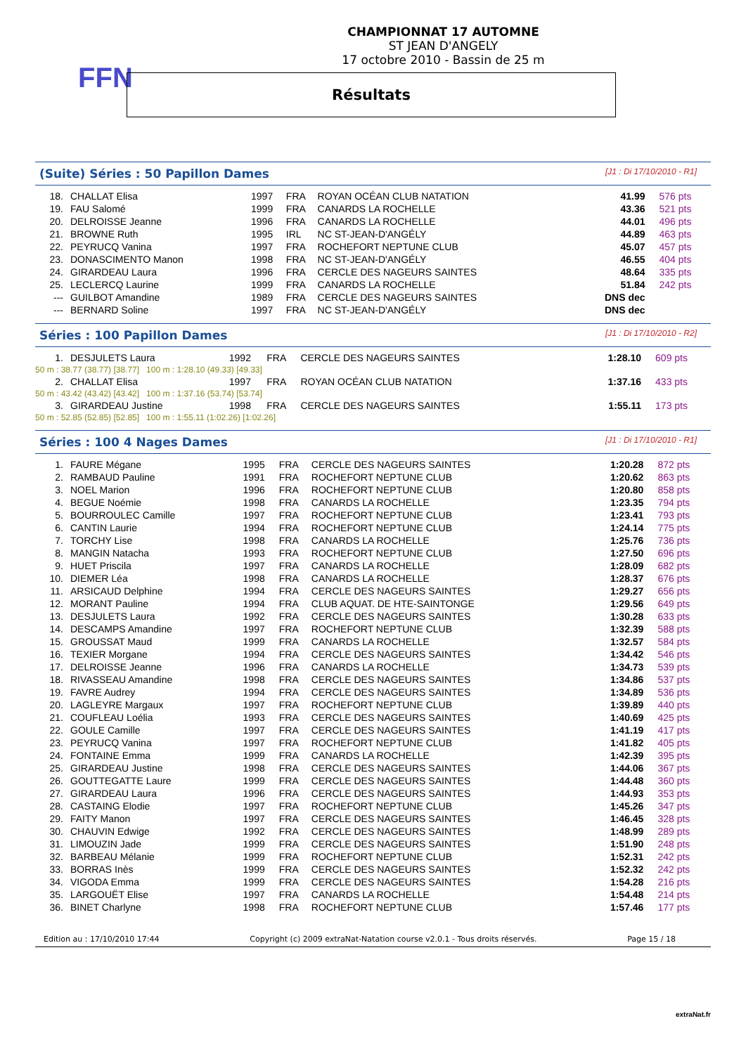FFN
CHAMPIONNAT 17 AUTOMNE
ST JEAN D'ANGELY
17 octobre 2010 - Bassin de 25 m
Résultats
(Suite) Séries : 50 Papillon Dames [J1 : Di 17/10/2010 - R1]
| 18. | CHALLAT Elisa | 1997 | FRA | ROYAN OCÉAN CLUB NATATION | 41.99 | 576 pts |
| 19. | FAU Salomé | 1999 | FRA | CANARDS LA ROCHELLE | 43.36 | 521 pts |
| 20. | DELROISSE Jeanne | 1996 | FRA | CANARDS LA ROCHELLE | 44.01 | 496 pts |
| 21. | BROWNE Ruth | 1995 | IRL | NC ST-JEAN-D'ANGÉLY | 44.89 | 463 pts |
| 22. | PEYRUCQ Vanina | 1997 | FRA | ROCHEFORT NEPTUNE CLUB | 45.07 | 457 pts |
| 23. | DONASCIMENTO Manon | 1998 | FRA | NC ST-JEAN-D'ANGÉLY | 46.55 | 404 pts |
| 24. | GIRARDEAU Laura | 1996 | FRA | CERCLE DES NAGEURS SAINTES | 48.64 | 335 pts |
| 25. | LECLERCQ Laurine | 1999 | FRA | CANARDS LA ROCHELLE | 51.84 | 242 pts |
| --- | GUILBOT Amandine | 1989 | FRA | CERCLE DES NAGEURS SAINTES | DNS dec | |
| --- | BERNARD Soline | 1997 | FRA | NC ST-JEAN-D'ANGÉLY | DNS dec | |
Séries : 100 Papillon Dames [J1 : Di 17/10/2010 - R2]
| 1. | DESJULETS Laura | 1992 | FRA | CERCLE DES NAGEURS SAINTES | 1:28.10 | 609 pts |
| 50 m : 38.77 (38.77) [38.77] 100 m : 1:28.10 (49.33) [49.33] | | | | | | |
| 2. | CHALLAT Elisa | 1997 | FRA | ROYAN OCÉAN CLUB NATATION | 1:37.16 | 433 pts |
| 50 m : 43.42 (43.42) [43.42] 100 m : 1:37.16 (53.74) [53.74] | | | | | | |
| 3. | GIRARDEAU Justine | 1998 | FRA | CERCLE DES NAGEURS SAINTES | 1:55.11 | 173 pts |
| 50 m : 52.85 (52.85) [52.85] 100 m : 1:55.11 (1:02.26) [1:02.26] | | | | | | |
Séries : 100 4 Nages Dames [J1 : Di 17/10/2010 - R1]
| 1. | FAURE Mégane | 1995 | FRA | CERCLE DES NAGEURS SAINTES | 1:20.28 | 872 pts |
| 2. | RAMBAUD Pauline | 1991 | FRA | ROCHEFORT NEPTUNE CLUB | 1:20.62 | 863 pts |
| 3. | NOEL Marion | 1996 | FRA | ROCHEFORT NEPTUNE CLUB | 1:20.80 | 858 pts |
| 4. | BEGUE Noémie | 1998 | FRA | CANARDS LA ROCHELLE | 1:23.35 | 794 pts |
| 5. | BOURROULEC Camille | 1997 | FRA | ROCHEFORT NEPTUNE CLUB | 1:23.41 | 793 pts |
| 6. | CANTIN Laurie | 1994 | FRA | ROCHEFORT NEPTUNE CLUB | 1:24.14 | 775 pts |
| 7. | TORCHY Lise | 1998 | FRA | CANARDS LA ROCHELLE | 1:25.76 | 736 pts |
| 8. | MANGIN Natacha | 1993 | FRA | ROCHEFORT NEPTUNE CLUB | 1:27.50 | 696 pts |
| 9. | HUET Priscila | 1997 | FRA | CANARDS LA ROCHELLE | 1:28.09 | 682 pts |
| 10. | DIEMER Léa | 1998 | FRA | CANARDS LA ROCHELLE | 1:28.37 | 676 pts |
| 11. | ARSICAUD Delphine | 1994 | FRA | CERCLE DES NAGEURS SAINTES | 1:29.27 | 656 pts |
| 12. | MORANT Pauline | 1994 | FRA | CLUB AQUAT. DE HTE-SAINTONGE | 1:29.56 | 649 pts |
| 13. | DESJULETS Laura | 1992 | FRA | CERCLE DES NAGEURS SAINTES | 1:30.28 | 633 pts |
| 14. | DESCAMPS Amandine | 1997 | FRA | ROCHEFORT NEPTUNE CLUB | 1:32.39 | 588 pts |
| 15. | GROUSSAT Maud | 1999 | FRA | CANARDS LA ROCHELLE | 1:32.57 | 584 pts |
| 16. | TEXIER Morgane | 1994 | FRA | CERCLE DES NAGEURS SAINTES | 1:34.42 | 546 pts |
| 17. | DELROISSE Jeanne | 1996 | FRA | CANARDS LA ROCHELLE | 1:34.73 | 539 pts |
| 18. | RIVASSEAU Amandine | 1998 | FRA | CERCLE DES NAGEURS SAINTES | 1:34.86 | 537 pts |
| 19. | FAVRE Audrey | 1994 | FRA | CERCLE DES NAGEURS SAINTES | 1:34.89 | 536 pts |
| 20. | LAGLEYRE Margaux | 1997 | FRA | ROCHEFORT NEPTUNE CLUB | 1:39.89 | 440 pts |
| 21. | COUFLEAU Loélia | 1993 | FRA | CERCLE DES NAGEURS SAINTES | 1:40.69 | 425 pts |
| 22. | GOULE Camille | 1997 | FRA | CERCLE DES NAGEURS SAINTES | 1:41.19 | 417 pts |
| 23. | PEYRUCQ Vanina | 1997 | FRA | ROCHEFORT NEPTUNE CLUB | 1:41.82 | 405 pts |
| 24. | FONTAINE Emma | 1999 | FRA | CANARDS LA ROCHELLE | 1:42.39 | 395 pts |
| 25. | GIRARDEAU Justine | 1998 | FRA | CERCLE DES NAGEURS SAINTES | 1:44.06 | 367 pts |
| 26. | GOUTTEGATTE Laure | 1999 | FRA | CERCLE DES NAGEURS SAINTES | 1:44.48 | 360 pts |
| 27. | GIRARDEAU Laura | 1996 | FRA | CERCLE DES NAGEURS SAINTES | 1:44.93 | 353 pts |
| 28. | CASTAING Elodie | 1997 | FRA | ROCHEFORT NEPTUNE CLUB | 1:45.26 | 347 pts |
| 29. | FAITY Manon | 1997 | FRA | CERCLE DES NAGEURS SAINTES | 1:46.45 | 328 pts |
| 30. | CHAUVIN Edwige | 1992 | FRA | CERCLE DES NAGEURS SAINTES | 1:48.99 | 289 pts |
| 31. | LIMOUZIN Jade | 1999 | FRA | CERCLE DES NAGEURS SAINTES | 1:51.90 | 248 pts |
| 32. | BARBEAU Mélanie | 1999 | FRA | ROCHEFORT NEPTUNE CLUB | 1:52.31 | 242 pts |
| 33. | BORRAS Inès | 1999 | FRA | CERCLE DES NAGEURS SAINTES | 1:52.32 | 242 pts |
| 34. | VIGODA Emma | 1999 | FRA | CERCLE DES NAGEURS SAINTES | 1:54.28 | 216 pts |
| 35. | LARGOUËT Elise | 1997 | FRA | CANARDS LA ROCHELLE | 1:54.48 | 214 pts |
| 36. | BINET Charlyne | 1998 | FRA | ROCHEFORT NEPTUNE CLUB | 1:57.46 | 177 pts |
Edition au : 17/10/2010 17:44 Copyright (c) 2009 extraNat-Natation course v2.0.1 - Tous droits réservés. Page 15 / 18
extraNat.fr